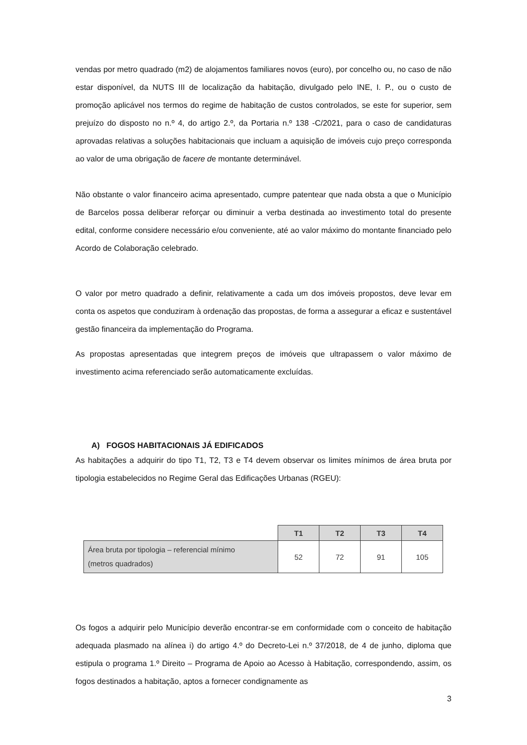vendas por metro quadrado (m2) de alojamentos familiares novos (euro), por concelho ou, no caso de não estar disponível, da NUTS III de localização da habitação, divulgado pelo INE, I. P., ou o custo de promoção aplicável nos termos do regime de habitação de custos controlados, se este for superior, sem prejuízo do disposto no n.º 4, do artigo 2.º, da Portaria n.º 138 -C/2021, para o caso de candidaturas aprovadas relativas a soluções habitacionais que incluam a aquisição de imóveis cujo preço corresponda ao valor de uma obrigação de facere de montante determinável.
Não obstante o valor financeiro acima apresentado, cumpre patentear que nada obsta a que o Município de Barcelos possa deliberar reforçar ou diminuir a verba destinada ao investimento total do presente edital, conforme considere necessário e/ou conveniente, até ao valor máximo do montante financiado pelo Acordo de Colaboração celebrado.
O valor por metro quadrado a definir, relativamente a cada um dos imóveis propostos, deve levar em conta os aspetos que conduziram à ordenação das propostas, de forma a assegurar a eficaz e sustentável gestão financeira da implementação do Programa.
As propostas apresentadas que integrem preços de imóveis que ultrapassem o valor máximo de investimento acima referenciado serão automaticamente excluídas.
A) FOGOS HABITACIONAIS JÁ EDIFICADOS
As habitações a adquirir do tipo T1, T2, T3 e T4 devem observar os limites mínimos de área bruta por tipologia estabelecidos no Regime Geral das Edificações Urbanas (RGEU):
| | T1 | T2 | T3 | T4 |
| Área bruta por tipologia – referencial mínimo (metros quadrados) | 52 | 72 | 91 | 105 |
Os fogos a adquirir pelo Município deverão encontrar-se em conformidade com o conceito de habitação adequada plasmado na alínea i) do artigo 4.º do Decreto-Lei n.º 37/2018, de 4 de junho, diploma que estipula o programa 1.º Direito – Programa de Apoio ao Acesso à Habitação, correspondendo, assim, os fogos destinados a habitação, aptos a fornecer condignamente as
3